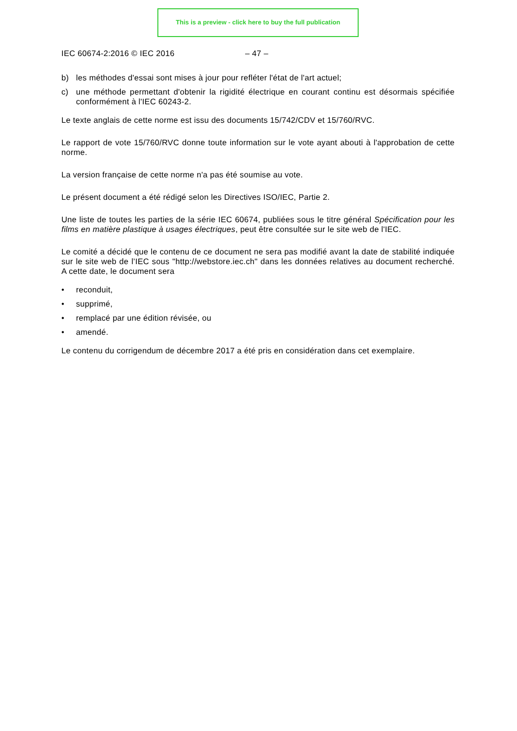This is a preview - click here to buy the full publication
IEC 60674-2:2016 © IEC 2016 – 47 –
b) les méthodes d'essai sont mises à jour pour refléter l'état de l'art actuel;
c) une méthode permettant d'obtenir la rigidité électrique en courant continu est désormais spécifiée conformément à l'IEC 60243-2.
Le texte anglais de cette norme est issu des documents 15/742/CDV et 15/760/RVC.
Le rapport de vote 15/760/RVC donne toute information sur le vote ayant abouti à l'approbation de cette norme.
La version française de cette norme n'a pas été soumise au vote.
Le présent document a été rédigé selon les Directives ISO/IEC, Partie 2.
Une liste de toutes les parties de la série IEC 60674, publiées sous le titre général Spécification pour les films en matière plastique à usages électriques, peut être consultée sur le site web de l'IEC.
Le comité a décidé que le contenu de ce document ne sera pas modifié avant la date de stabilité indiquée sur le site web de l’IEC sous "http://webstore.iec.ch" dans les données relatives au document recherché. A cette date, le document sera
• reconduit,
• supprimé,
• remplacé par une édition révisée, ou
• amendé.
Le contenu du corrigendum de décembre 2017 a été pris en considération dans cet exemplaire.